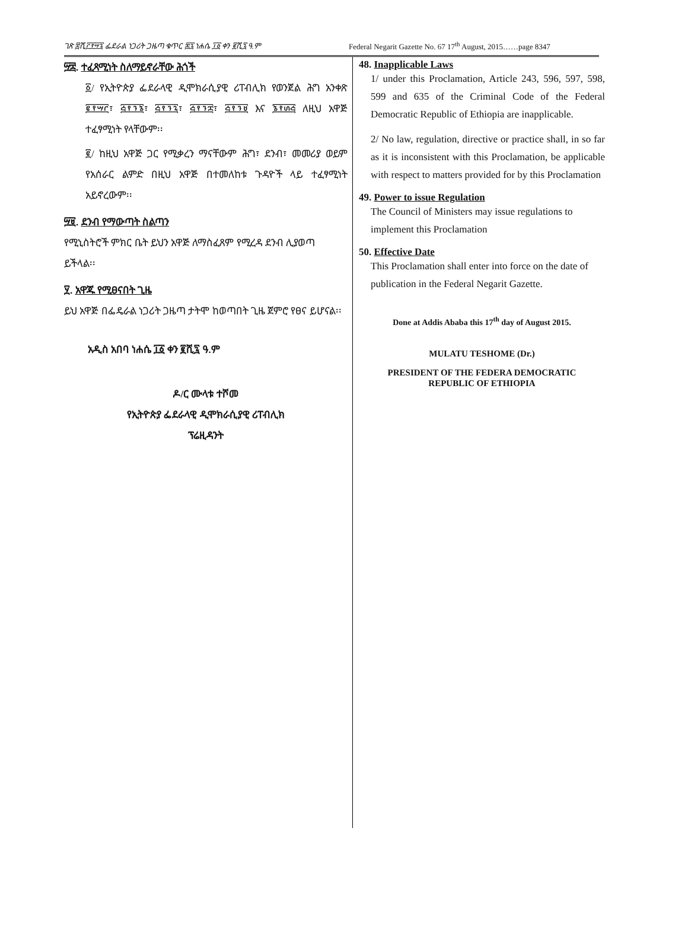ገጽ ፰ሺ፫፻፵፯ ፌደራል ነጋሪት ጋዜጣ ቁጥር ፷፯ ነሐሴ ፲፩ ቀን ፪ሺ፯ ዓ.ም Federal Negarit Gazette No. 67 17<sup>th</sup> August, 2015……page 8347
፵፰. ተፈጻሚነት ስለማይኖራቸው ሕጎች
፩/ የኢትዮጵያ ፌደራላዊ ዲሞክራሲያዊ ሪፐብሊክ የወንጀል ሕግ አንቀጽ ፪፻፵፫፣ ፭፻፺፮፣ ፭፻፺፯፣ ፭፻፺፰፣ ፭፻፺፱ እና ፮፻፴፭ ለዚህ አዋጅ ተፈፃሚነት የላቸውም፡፡
፪/ ከዚህ አዋጅ ጋር የሚቃረን ማናቸውም ሕግ፣ ደንብ፣ መመሪያ ወይም የአሰራር ልምድ በዚህ አዋጅ በተመለከቱ ጉዳዮች ላይ ተፈፃሚነት አይኖረውም፡፡
፵፱. ደንብ የማውጣት ስልጣን
የሚኒስትሮች ምክር ቤት ይህን አዋጅ ለማስፈጸም የሚረዳ ደንብ ሊያወጣ ይችላል፡፡
፶. አዋጁ የሚፀናበት ጊዜ
ይህ አዋጅ በፌዴራል ነጋሪት ጋዜጣ ታትሞ ከወጣበት ጊዜ ጀምሮ የፀና ይሆናል፡፡
አዲስ አበባ ነሐሴ ፲፩ ቀን ፪ሺ፯ ዓ.ም
ዶ/ር ሙላቱ ተሾመ
የኢትዮጵያ ፌደራላዊ ዲሞክራሲያዊ ሪፐብሊክ
ፕሬዚዳንት
48. Inapplicable Laws
1/ under this Proclamation, Article 243, 596, 597, 598, 599 and 635 of the Criminal Code of the Federal Democratic Republic of Ethiopia are inapplicable.
2/ No law, regulation, directive or practice shall, in so far as it is inconsistent with this Proclamation, be applicable with respect to matters provided for by this Proclamation
49. Power to issue Regulation
The Council of Ministers may issue regulations to implement this Proclamation
50. Effective Date
This Proclamation shall enter into force on the date of publication in the Federal Negarit Gazette.
Done at Addis Ababa this 17<sup>th</sup> day of August 2015.
MULATU TESHOME (Dr.)
PRESIDENT OF THE FEDERA DEMOCRATIC
REPUBLIC OF ETHIOPIA